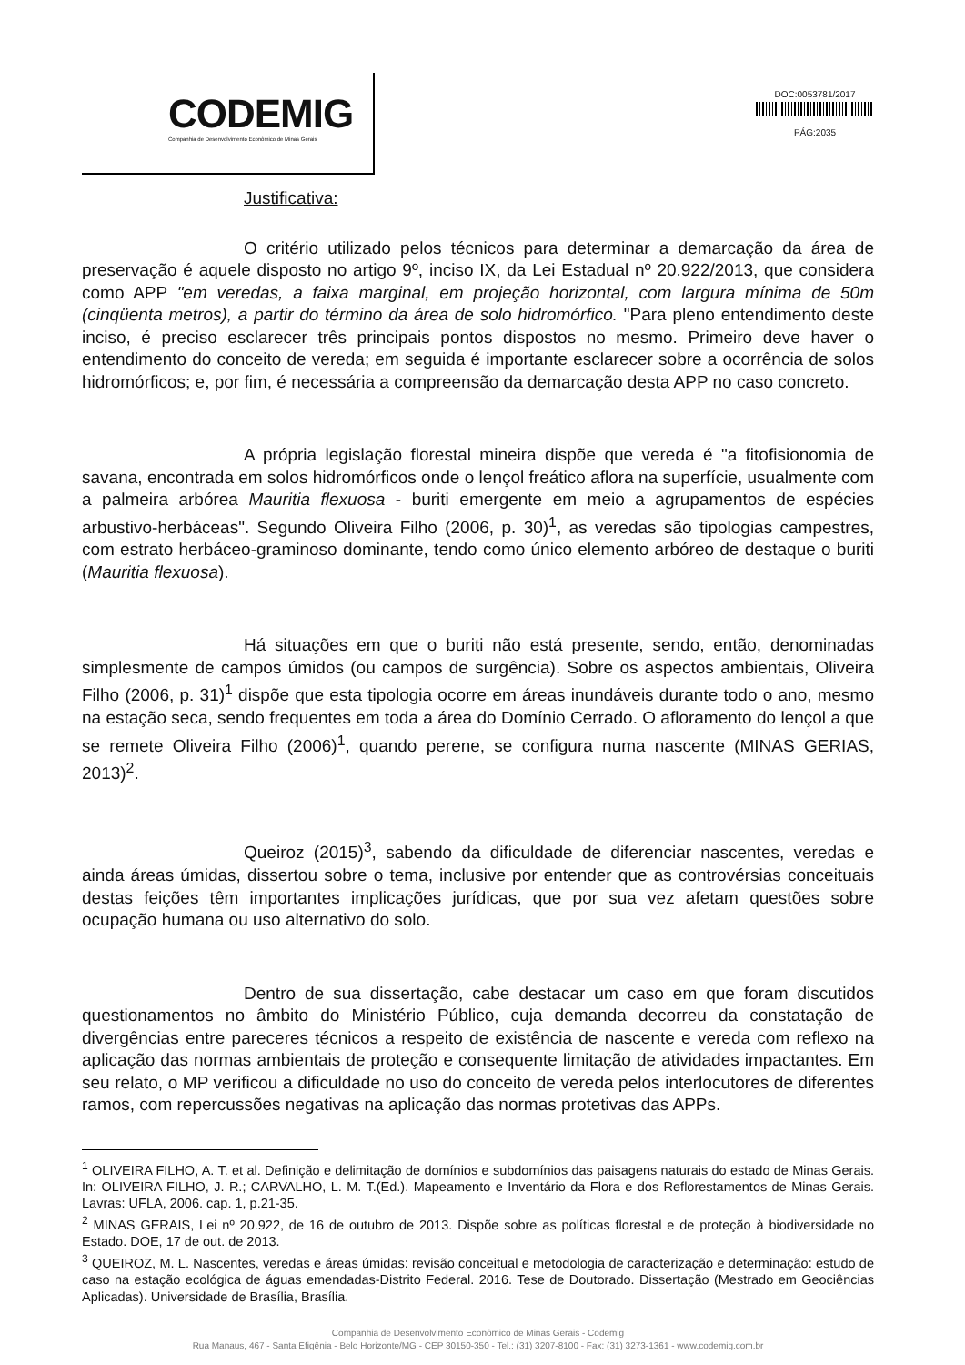CODEMIG
Companhia de Desenvolvimento Econômico de Minas Gerais
DOC:0053781/2017
PÁG:2035
Justificativa:
O critério utilizado pelos técnicos para determinar a demarcação da área de preservação é aquele disposto no artigo 9º, inciso IX, da Lei Estadual nº 20.922/2013, que considera como APP "em veredas, a faixa marginal, em projeção horizontal, com largura mínima de 50m (cinqüenta metros), a partir do término da área de solo hidromórfico. "Para pleno entendimento deste inciso, é preciso esclarecer três principais pontos dispostos no mesmo. Primeiro deve haver o entendimento do conceito de vereda; em seguida é importante esclarecer sobre a ocorrência de solos hidromórficos; e, por fim, é necessária a compreensão da demarcação desta APP no caso concreto.
A própria legislação florestal mineira dispõe que vereda é "a fitofisionomia de savana, encontrada em solos hidromórficos onde o lençol freático aflora na superfície, usualmente com a palmeira arbórea Mauritia flexuosa - buriti emergente em meio a agrupamentos de espécies arbustivo-herbáceas". Segundo Oliveira Filho (2006, p. 30)<sup>1</sup>, as veredas são tipologias campestres, com estrato herbáceo-graminoso dominante, tendo como único elemento arbóreo de destaque o buriti (Mauritia flexuosa).
Há situações em que o buriti não está presente, sendo, então, denominadas simplesmente de campos úmidos (ou campos de surgência). Sobre os aspectos ambientais, Oliveira Filho (2006, p. 31)<sup>1</sup> dispõe que esta tipologia ocorre em áreas inundáveis durante todo o ano, mesmo na estação seca, sendo frequentes em toda a área do Domínio Cerrado. O afloramento do lençol a que se remete Oliveira Filho (2006)<sup>1</sup>, quando perene, se configura numa nascente (MINAS GERIAS, 2013)<sup>2</sup>.
Queiroz (2015)<sup>3</sup>, sabendo da dificuldade de diferenciar nascentes, veredas e ainda áreas úmidas, dissertou sobre o tema, inclusive por entender que as controvérsias conceituais destas feições têm importantes implicações jurídicas, que por sua vez afetam questões sobre ocupação humana ou uso alternativo do solo.
Dentro de sua dissertação, cabe destacar um caso em que foram discutidos questionamentos no âmbito do Ministério Público, cuja demanda decorreu da constatação de divergências entre pareceres técnicos a respeito de existência de nascente e vereda com reflexo na aplicação das normas ambientais de proteção e consequente limitação de atividades impactantes. Em seu relato, o MP verificou a dificuldade no uso do conceito de vereda pelos interlocutores de diferentes ramos, com repercussões negativas na aplicação das normas protetivas das APPs.
<sup>1</sup> OLIVEIRA FILHO, A. T. et al. Definição e delimitação de domínios e subdomínios das paisagens naturais do estado de Minas Gerais. In: OLIVEIRA FILHO, J. R.; CARVALHO, L. M. T.(Ed.). Mapeamento e Inventário da Flora e dos Reflorestamentos de Minas Gerais. Lavras: UFLA, 2006. cap. 1, p.21-35.
<sup>2</sup> MINAS GERAIS, Lei nº 20.922, de 16 de outubro de 2013. Dispõe sobre as políticas florestal e de proteção à biodiversidade no Estado. DOE, 17 de out. de 2013.
<sup>3</sup> QUEIROZ, M. L. Nascentes, veredas e áreas úmidas: revisão conceitual e metodologia de caracterização e determinação: estudo de caso na estação ecológica de águas emendadas-Distrito Federal. 2016. Tese de Doutorado. Dissertação (Mestrado em Geociências Aplicadas). Universidade de Brasília, Brasília.
Companhia de Desenvolvimento Econômico de Minas Gerais - Codemig
Rua Manaus, 467 - Santa Efigênia - Belo Horizonte/MG - CEP 30150-350 - Tel.: (31) 3207-8100 - Fax: (31) 3273-1361 - www.codemig.com.br